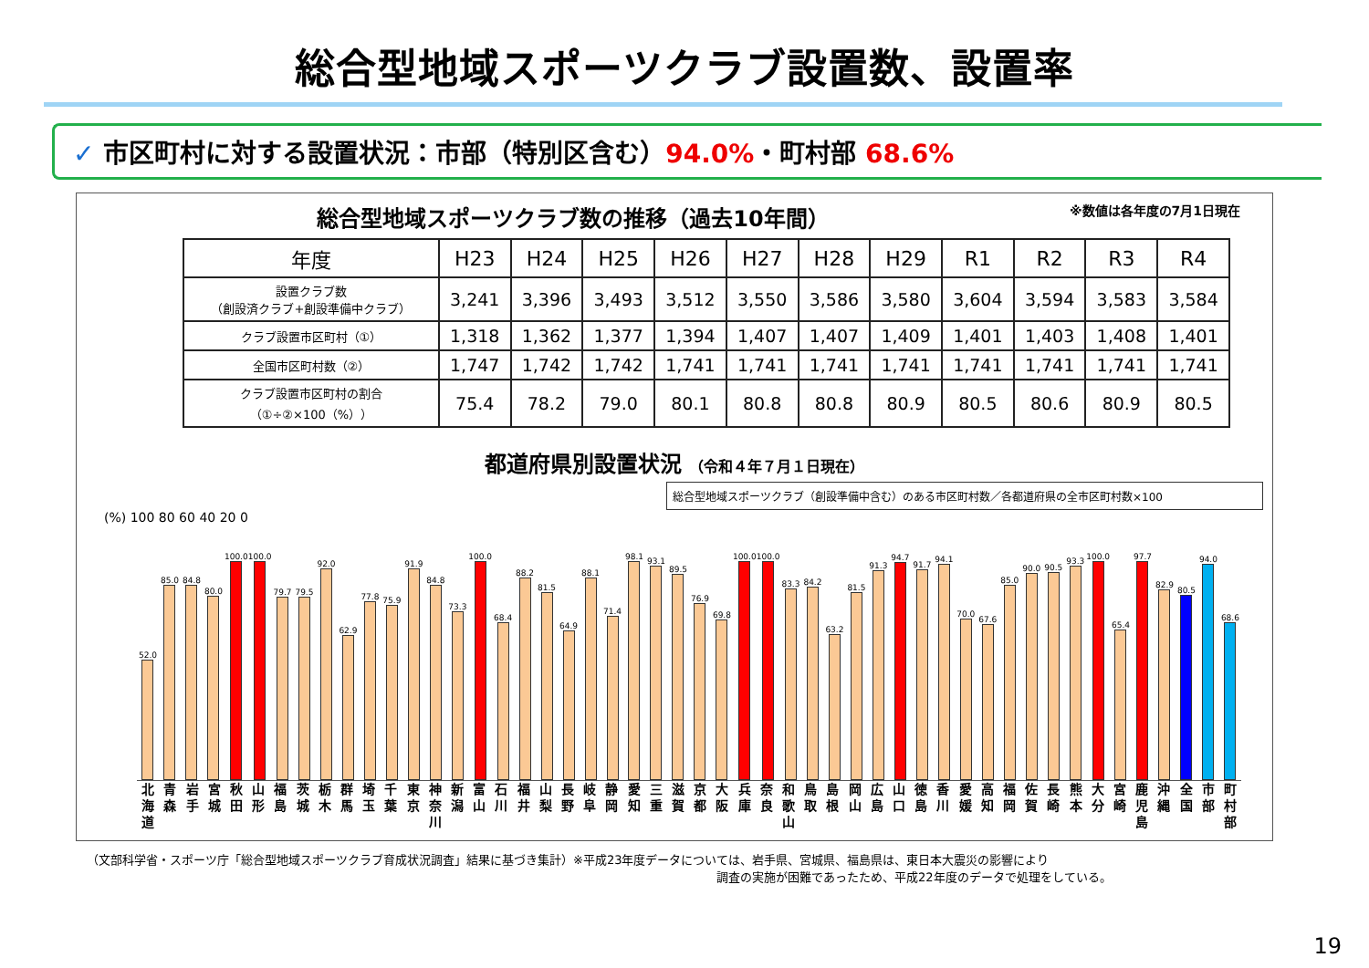総合型地域スポーツクラブ設置数、設置率
✓ 市区町村に対する設置状況：市部（特別区含む）94.0%・町村部 68.6%
総合型地域スポーツクラブ数の推移（過去10年間） ※数値は各年度の7月1日現在
| 年度 | H23 | H24 | H25 | H26 | H27 | H28 | H29 | R1 | R2 | R3 | R4 |
| --- | --- | --- | --- | --- | --- | --- | --- | --- | --- | --- | --- |
| 設置クラブ数 （創設済クラブ+創設準備中クラブ） | 3,241 | 3,396 | 3,493 | 3,512 | 3,550 | 3,586 | 3,580 | 3,604 | 3,594 | 3,583 | 3,584 |
| クラブ設置市区町村（①） | 1,318 | 1,362 | 1,377 | 1,394 | 1,407 | 1,407 | 1,409 | 1,401 | 1,403 | 1,408 | 1,401 |
| 全国市区町村数（②） | 1,747 | 1,742 | 1,742 | 1,741 | 1,741 | 1,741 | 1,741 | 1,741 | 1,741 | 1,741 | 1,741 |
| クラブ設置市区町村の割合 （①÷②×100（%）） | 75.4 | 78.2 | 79.0 | 80.1 | 80.8 | 80.8 | 80.9 | 80.5 | 80.6 | 80.9 | 80.5 |
都道府県別設置状況 （令和４年７月１日現在）
総合型地域スポーツクラブ（創設準備中含む）のある市区町村数／各都道府県の全市区町村数×100
(%) 100 80 60 40 20 0
52.0
85.0
84.8
80.0
100.0
100.0
79.7
79.5
92.0
62.9
77.8
75.9
91.9
84.8
73.3
100.0
68.4
88.2
81.5
64.9
88.1
71.4
98.1
93.1
89.5
76.9
69.8
100.0
100.0
83.3
84.2
63.2
81.5
91.3
94.7
91.7
94.1
70.0
67.6
85.0
90.0
90.5
93.3
100.0
65.4
97.7
82.9
80.5
94.0
68.6
北海道 青森 岩手 宮城 秋田 山形 福島 茨城 栃木 群馬 埼玉 千葉 東京 神奈川 新潟 富山 石川 福井 山梨 長野 岐阜 静岡 愛知 三重 滋賀 京都 大阪 兵庫 奈良 和歌山 鳥取 島根 岡山 広島 山口 徳島 香川 愛媛 高知 福岡 佐賀 長崎 熊本 大分 宮崎 鹿児島 沖縄 全国 市部 町村部
（文部科学省・スポーツ庁「総合型地域スポーツクラブ育成状況調査」結果に基づき集計）※平成23年度データについては、岩手県、宮城県、福島県は、東日本大震災の影響により
調査の実施が困難であったため、平成22年度のデータで処理をしている。
19